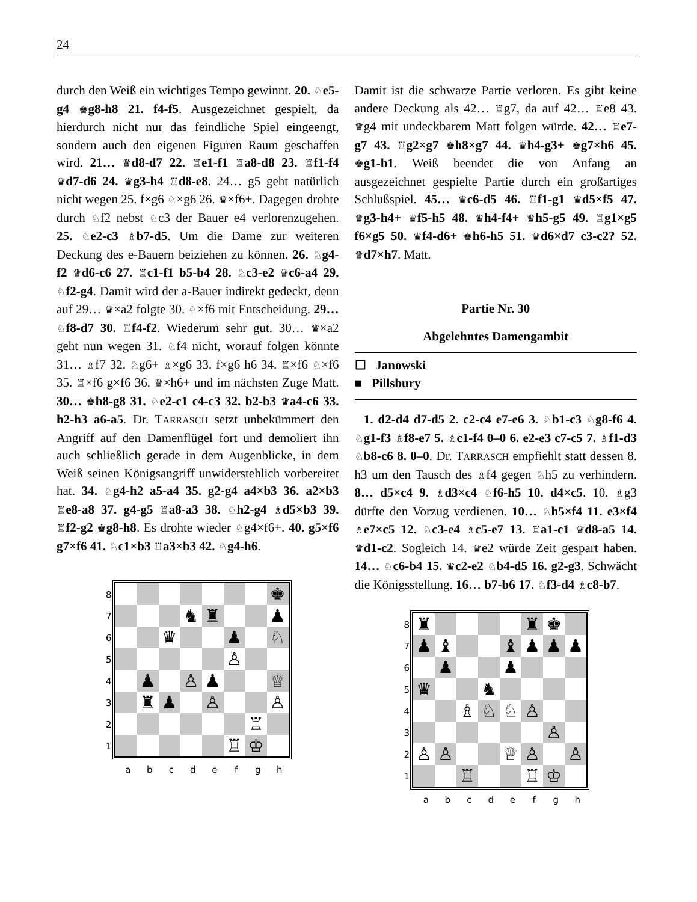24
durch den Weiß ein wichtiges Tempo gewinnt. 20. ♘e5-g4 ♚g8-h8 21. f4-f5. Ausgezeichnet gespielt, da hierdurch nicht nur das feindliche Spiel eingeengt, sondern auch den eigenen Figuren Raum geschaffen wird. 21… ♛d8-d7 22. ♖e1-f1 ♖a8-d8 23. ♖f1-f4 ♛d7-d6 24. ♛g3-h4 ♖d8-e8. 24… g5 geht natürlich nicht wegen 25. f×g6 ♘×g6 26. ♛×f6+. Dagegen drohte durch ♘f2 nebst ♘c3 der Bauer e4 verlorenzugehen. 25. ♘e2-c3 ♗b7-d5. Um die Dame zur weiteren Deckung des e-Bauern beiziehen zu können. 26. ♘g4-f2 ♛d6-c6 27. ♖c1-f1 b5-b4 28. ♘c3-e2 ♛c6-a4 29. ♘f2-g4. Damit wird der a-Bauer indirekt gedeckt, denn auf 29… ♛×a2 folgte 30. ♘×f6 mit Entscheidung. 29… ♘f8-d7 30. ♖f4-f2. Wiederum sehr gut. 30… ♛×a2 geht nun wegen 31. ♘f4 nicht, worauf folgen könnte 31… ♗f7 32. ♘g6+ ♗×g6 33. f×g6 h6 34. ♖×f6 ♘×f6 35. ♖×f6 g×f6 36. ♛×h6+ und im nächsten Zuge Matt. 30… ♚h8-g8 31. ♘e2-c1 c4-c3 32. b2-b3 ♛a4-c6 33. h2-h3 a6-a5. Dr. TARRASCH setzt unbekümmert den Angriff auf den Damenflügel fort und demoliert ihn auch schließlich gerade in dem Augenblicke, in dem Weiß seinen Königsangriff unwiderstehlich vorbereitet hat. 34. ♘g4-h2 a5-a4 35. g2-g4 a4×b3 36. a2×b3 ♖e8-a8 37. g4-g5 ♖a8-a3 38. ♘h2-g4 ♗d5×b3 39. ♖f2-g2 ♚g8-h8. Es drohte wieder ♘g4×f6+. 40. g5×f6 g7×f6 41. ♘c1×b3 ♖a3×b3 42. ♘g4-h6.
87654321
| | | | | | | | ♚ |
| | | | ♞ | ♜ | | | ♟ |
| | | ♛ | | | ♟ | | ♘ |
| | | | | | ♙ | | |
| | ♟ | | ♙ | ♟ | | | ♕ |
| | ♜ | ♟ | | ♙ | | | ♙ |
| | | | | | | ♖ | |
| | | | | | ♖ | ♔ | |
abcdefgh
Damit ist die schwarze Partie verloren. Es gibt keine andere Deckung als 42… ♖g7, da auf 42… ♖e8 43. ♛g4 mit undeckbarem Matt folgen würde. 42… ♖e7-g7 43. ♖g2×g7 ♚h8×g7 44. ♛h4-g3+ ♚g7×h6 45. ♚g1-h1. Weiß beendet die von Anfang an ausgezeichnet gespielte Partie durch ein großartiges Schlußspiel. 45… ♛c6-d5 46. ♖f1-g1 ♛d5×f5 47. ♛g3-h4+ ♛f5-h5 48. ♛h4-f4+ ♛h5-g5 49. ♖g1×g5 f6×g5 50. ♛f4-d6+ ♚h6-h5 51. ♛d6×d7 c3-c2? 52. ♛d7×h7. Matt.
Partie Nr. 30
Abgelehntes Damengambit
☐ Janowski
■ Pillsbury
1. d2-d4 d7-d5 2. c2-c4 e7-e6 3. ♘b1-c3 ♘g8-f6 4. ♘g1-f3 ♗f8-e7 5. ♗c1-f4 0–0 6. e2-e3 c7-c5 7. ♗f1-d3 ♘b8-c6 8. 0–0. Dr. TARRASCH empfiehlt statt dessen 8. h3 um den Tausch des ♗f4 gegen ♘h5 zu verhindern. 8… d5×c4 9. ♗d3×c4 ♘f6-h5 10. d4×c5. 10. ♗g3 dürfte den Vorzug verdienen. 10… ♘h5×f4 11. e3×f4 ♗e7×c5 12. ♘c3-e4 ♗c5-e7 13. ♖a1-c1 ♛d8-a5 14. ♛d1-c2. Sogleich 14. ♛e2 würde Zeit gespart haben. 14… ♘c6-b4 15. ♛c2-e2 ♘b4-d5 16. g2-g3. Schwächt die Königsstellung. 16… b7-b6 17. ♘f3-d4 ♗c8-b7.
87654321
| ♜ | | | | | ♜ | ♚ | |
| ♟ | ♝ | | | ♝ | ♟ | ♟ | ♟ |
| | ♟ | | | ♟ | | | |
| ♛ | | | ♞ | | | | |
| | | ♗ | ♘ | ♘ | ♙ | | |
| | | | | | | ♙ | |
| ♙ | ♙ | | | ♕ | ♙ | | ♙ |
| | | ♖ | | | ♖ | ♔ | |
abcdefgh